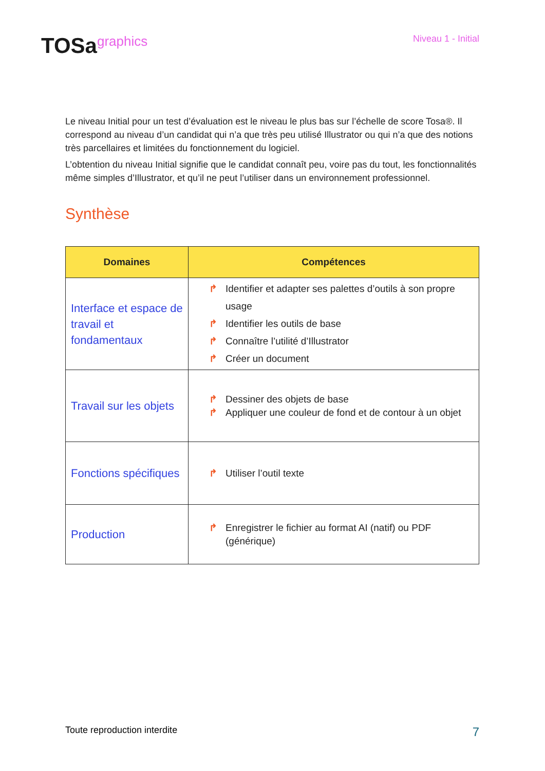TOSagraphics
Niveau 1 - Initial
Le niveau Initial pour un test d’évaluation est le niveau le plus bas sur l’échelle de score Tosa®. Il correspond au niveau d’un candidat qui n’a que très peu utilisé Illustrator ou qui n’a que des notions très parcellaires et limitées du fonctionnement du logiciel.
L’obtention du niveau Initial signifie que le candidat connaît peu, voire pas du tout, les fonctionnalités même simples d’Illustrator, et qu’il ne peut l’utiliser dans un environnement professionnel.
Synthèse
| Domaines | Compétences |
| --- | --- |
| Interface et espace de travail et fondamentaux | ↱ Identifier et adapter ses palettes d’outils à son propre usage ↱ Identifier les outils de base ↱ Connaître l’utilité d’Illustrator ↱ Créer un document |
| Travail sur les objets | ↱ Dessiner des objets de base ↱ Appliquer une couleur de fond et de contour à un objet |
| Fonctions spécifiques | ↱ Utiliser l’outil texte |
| Production | ↱ Enregistrer le fichier au format AI (natif) ou PDF (générique) |
Toute reproduction interdite 7